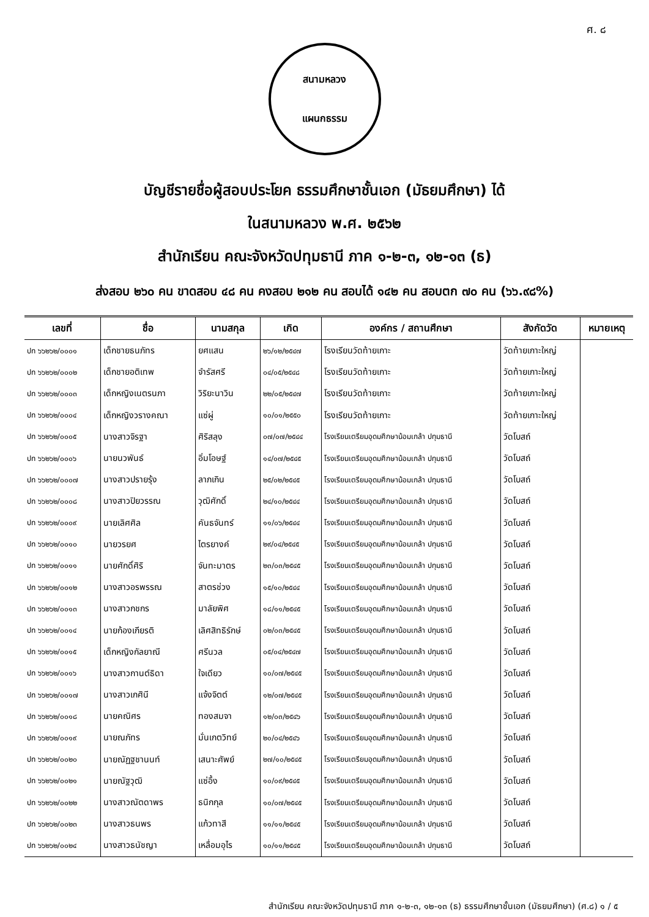ศ. ๘
สนามหลวง
แผนกธรรม
บัญชีรายชื่อผู้สอบประโยค ธรรมศึกษาชั้นเอก (มัธยมศึกษา) ได้
ในสนามหลวง พ.ศ. ๒๕๖๒
สำนักเรียน คณะจังหวัดปทุมธานี ภาค ๑-๒-๓, ๑๒-๑๓ (ธ)
ส่งสอบ ๒๖๐ คน ขาดสอบ ๔๘ คน คงสอบ ๒๑๒ คน สอบได้ ๑๔๒ คน สอบตก ๗๐ คน (๖๖.๙๘%)
| เลขที่ | ชื่อ | นามสกุล | เกิด | องค์กร / สถานศึกษา | สังกัดวัด | หมายเหตุ |
| --- | --- | --- | --- | --- | --- | --- |
| ปท ๖๖๒๖๒/๐๐๐๑ | เด็กชายธนภัทร | ยศแสน | ๒๖/๑๒/๒๕๔๗ | โรงเรียนวัดท้ายเกาะ | วัดท้ายเกาะใหญ่ | |
| ปท ๖๖๒๖๒/๐๐๐๒ | เด็กชายอติเทพ | จำรัสศรี | ๐๔/๐๕/๒๕๔๘ | โรงเรียนวัดท้ายเกาะ | วัดท้ายเกาะใหญ่ | |
| ปท ๖๖๒๖๒/๐๐๐๓ | เด็กหญิงเนตรนภา | วิริยะนาวิน | ๒๒/๐๕/๒๕๔๗ | โรงเรียนวัดท้ายเกาะ | วัดท้ายเกาะใหญ่ | |
| ปท ๖๖๒๖๒/๐๐๐๔ | เด็กหญิงวรางคณา | แซ่ผู่ | ๑๐/๐๑/๒๕๕๐ | โรงเรียนวัดท้ายเกาะ | วัดท้ายเกาะใหญ่ | |
| ปท ๖๖๒๖๒/๐๐๐๕ | นางสาวจิรฐา | ศิริสลุง | ๐๗/๐๗/๒๕๔๔ | โรงเรียนเตรียมอุดมศึกษาน้อมเกล้า ปทุมธานี | วัดโบสถ์ | |
| ปท ๖๖๒๖๒/๐๐๐๖ | นายนวพันธ์ | อิ่มโอษฐ์ | ๑๔/๐๗/๒๕๔๕ | โรงเรียนเตรียมอุดมศึกษาน้อมเกล้า ปทุมธานี | วัดโบสถ์ | |
| ปท ๖๖๒๖๒/๐๐๐๗ | นางสาวปรายรุ้ง | ลาภเกิน | ๒๕/๐๒/๒๕๔๕ | โรงเรียนเตรียมอุดมศึกษาน้อมเกล้า ปทุมธานี | วัดโบสถ์ | |
| ปท ๖๖๒๖๒/๐๐๐๘ | นางสาวปิยวรรณ | วุฒิศักดิ์ | ๒๔/๑๐/๒๕๔๔ | โรงเรียนเตรียมอุดมศึกษาน้อมเกล้า ปทุมธานี | วัดโบสถ์ | |
| ปท ๖๖๒๖๒/๐๐๐๙ | นายเลิศศิล | คันธจันทร์ | ๑๑/๐๖/๒๕๔๔ | โรงเรียนเตรียมอุดมศึกษาน้อมเกล้า ปทุมธานี | วัดโบสถ์ | |
| ปท ๖๖๒๖๒/๐๐๑๐ | นายวรยศ | ไตรยางค์ | ๒๙/๐๔/๒๕๔๕ | โรงเรียนเตรียมอุดมศึกษาน้อมเกล้า ปทุมธานี | วัดโบสถ์ | |
| ปท ๖๖๒๖๒/๐๐๑๑ | นายศักดิ์ศิริ | จันทะมาตร | ๒๓/๐๓/๒๕๔๕ | โรงเรียนเตรียมอุดมศึกษาน้อมเกล้า ปทุมธานี | วัดโบสถ์ | |
| ปท ๖๖๒๖๒/๐๐๑๒ | นางสาวอรพรรณ | สาตรช่วง | ๑๕/๑๐/๒๕๔๔ | โรงเรียนเตรียมอุดมศึกษาน้อมเกล้า ปทุมธานี | วัดโบสถ์ | |
| ปท ๖๖๒๖๒/๐๐๑๓ | นางสาวกชกร | มาลัยพิศ | ๑๘/๑๑/๒๕๔๕ | โรงเรียนเตรียมอุดมศึกษาน้อมเกล้า ปทุมธานี | วัดโบสถ์ | |
| ปท ๖๖๒๖๒/๐๐๑๔ | นายก้องเกียรติ | เลิศสิทธิรักษ์ | ๐๒/๐๓/๒๕๔๕ | โรงเรียนเตรียมอุดมศึกษาน้อมเกล้า ปทุมธานี | วัดโบสถ์ | |
| ปท ๖๖๒๖๒/๐๐๑๕ | เด็กหญิงกัลยาณี | ศรีนวล | ๐๕/๐๔/๒๕๔๗ | โรงเรียนเตรียมอุดมศึกษาน้อมเกล้า ปทุมธานี | วัดโบสถ์ | |
| ปท ๖๖๒๖๒/๐๐๑๖ | นางสาวกานต์ธิดา | ใจเดียว | ๑๐/๐๗/๒๕๔๕ | โรงเรียนเตรียมอุดมศึกษาน้อมเกล้า ปทุมธานี | วัดโบสถ์ | |
| ปท ๖๖๒๖๒/๐๐๑๗ | นางสาวเกศินี | แจ้งจิตต์ | ๑๒/๐๗/๒๕๔๕ | โรงเรียนเตรียมอุดมศึกษาน้อมเกล้า ปทุมธานี | วัดโบสถ์ | |
| ปท ๖๖๒๖๒/๐๐๑๘ | นายคณิศร | ทองสมจา | ๑๒/๐๓/๒๕๔๖ | โรงเรียนเตรียมอุดมศึกษาน้อมเกล้า ปทุมธานี | วัดโบสถ์ | |
| ปท ๖๖๒๖๒/๐๐๑๙ | นายณภัทร | มั่นเกตวิทย์ | ๒๐/๐๔/๒๕๔๖ | โรงเรียนเตรียมอุดมศึกษาน้อมเกล้า ปทุมธานี | วัดโบสถ์ | |
| ปท ๖๖๒๖๒/๐๐๒๐ | นายณัฏฐชานนท์ | เสนาะศัพย์ | ๒๗/๑๐/๒๕๔๕ | โรงเรียนเตรียมอุดมศึกษาน้อมเกล้า ปทุมธานี | วัดโบสถ์ | |
| ปท ๖๖๒๖๒/๐๐๒๑ | นายณัฐวุฒิ | แซ่อึ้ง | ๑๐/๐๙/๒๕๔๕ | โรงเรียนเตรียมอุดมศึกษาน้อมเกล้า ปทุมธานี | วัดโบสถ์ | |
| ปท ๖๖๒๖๒/๐๐๒๒ | นางสาวณัตดาพร | ธนิกกุล | ๑๐/๐๗/๒๕๔๕ | โรงเรียนเตรียมอุดมศึกษาน้อมเกล้า ปทุมธานี | วัดโบสถ์ | |
| ปท ๖๖๒๖๒/๐๐๒๓ | นางสาวธนพร | แก้วทาสี | ๑๑/๑๑/๒๕๔๕ | โรงเรียนเตรียมอุดมศึกษาน้อมเกล้า ปทุมธานี | วัดโบสถ์ | |
| ปท ๖๖๒๖๒/๐๐๒๔ | นางสาวธนัชญา | เหลื่อมอุไร | ๑๐/๑๑/๒๕๔๕ | โรงเรียนเตรียมอุดมศึกษาน้อมเกล้า ปทุมธานี | วัดโบสถ์ | |
สำนักเรียน คณะจังหวัดปทุมธานี ภาค ๑-๒-๓, ๑๒-๑๓ (ธ) ธรรมศึกษาชั้นเอก (มัธยมศึกษา) (ศ.๘) ๑ / ๕